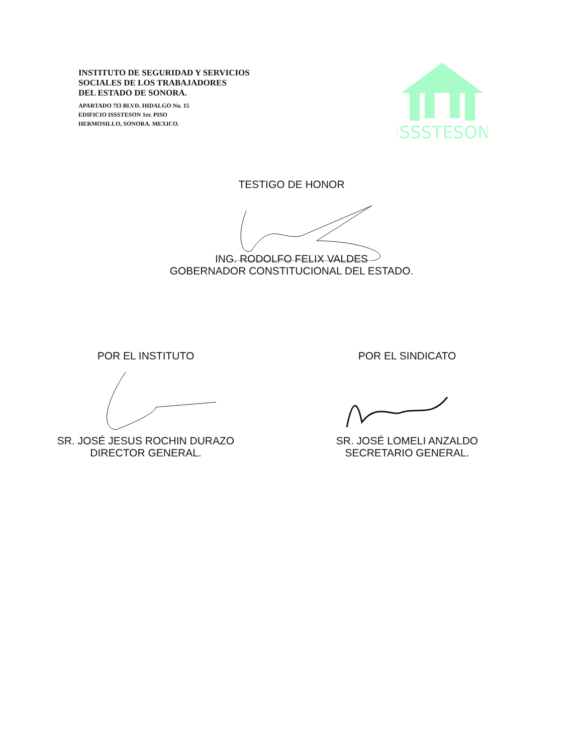INSTITUTO DE SEGURIDAD Y SERVICIOS
SOCIALES DE LOS TRABAJADORES
DEL ESTADO DE SONORA.
APARTADO 7I3 BLVD. HIDALGO No. 15
EDIFICIO ISSSTESON 1er. PISO
HERMOSILLO, SONORA. MEXICO.
ISSSTESON
TESTIGO DE HONOR
ING. RODOLFO FELIX VALDES
GOBERNADOR CONSTITUCIONAL DEL ESTADO.
POR EL INSTITUTO
SR. JOSÉ JESUS ROCHIN DURAZO
DIRECTOR GENERAL.
POR EL SINDICATO
SR. JOSÉ LOMELI ANZALDO
SECRETARIO GENERAL.